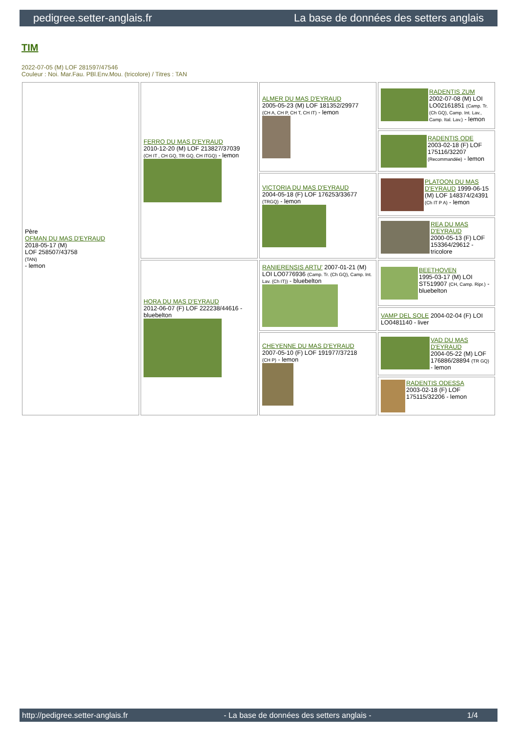pedigree.setter-anglais.fr La base de données des setters anglais
TIM
2022-07-05 (M) LOF 281597/47546
Couleur : Noi. Mar.Fau. PBl.Env.Mou. (tricolore) / Titres : TAN
| Père OFMAN DU MAS D'EYRAUD 2018-05-17 (M) LOF 258507/43758 (TAN) - lemon | FERRO DU MAS D'EYRAUD 2010-12-20 (M) LOF 213827/37039 (CH IT , CH GQ, TR GQ, CH ITGQ) - lemon | ALMER DU MAS D'EYRAUD 2005-05-23 (M) LOF 181352/29977 (CH A, CH P, CH T, CH IT) - lemon | RADENTIS ZUM 2002-07-08 (M) LOI LO02161851 (Camp. Tr. (Ch GQ), Camp. Int. Lav., Camp. Ital. Lav.) - lemon |
| | | | RADENTIS ODE 2003-02-18 (F) LOF 175116/32207 (Recommandée) - lemon |
| | | VICTORIA DU MAS D'EYRAUD 2004-05-18 (F) LOF 176253/33677 (TRGQ) - lemon | PLATOON DU MAS D'EYRAUD 1999-06-15 (M) LOF 148374/24391 (Ch IT P A) - lemon |
| | | | REA DU MAS D'EYRAUD 2000-05-13 (F) LOF 153364/29612 - tricolore |
| | HORA DU MAS D'EYRAUD 2012-06-07 (F) LOF 222238/44616 - bluebelton | RANIERENSIS ARTU' 2007-01-21 (M) LOI LO0776936 (Camp. Tr. (Ch GQ), Camp. Int. Lav. (Ch IT)) - bluebelton | BEETHOVEN 1995-03-17 (M) LOI ST519907 (CH, Camp. Ripr.) - bluebelton |
| | | | VAMP DEL SOLE 2004-02-04 (F) LOI LO0481140 - liver |
| | | CHEYENNE DU MAS D'EYRAUD 2007-05-10 (F) LOF 191977/37218 (CH P) - lemon | VAD DU MAS D'EYRAUD 2004-05-22 (M) LOF 176886/28894 (TR GQ) - lemon |
| | | | RADENTIS ODESSA 2003-02-18 (F) LOF 175115/32206 - lemon |
http://pedigree.setter-anglais.fr - La base de données des setters anglais - 1/4